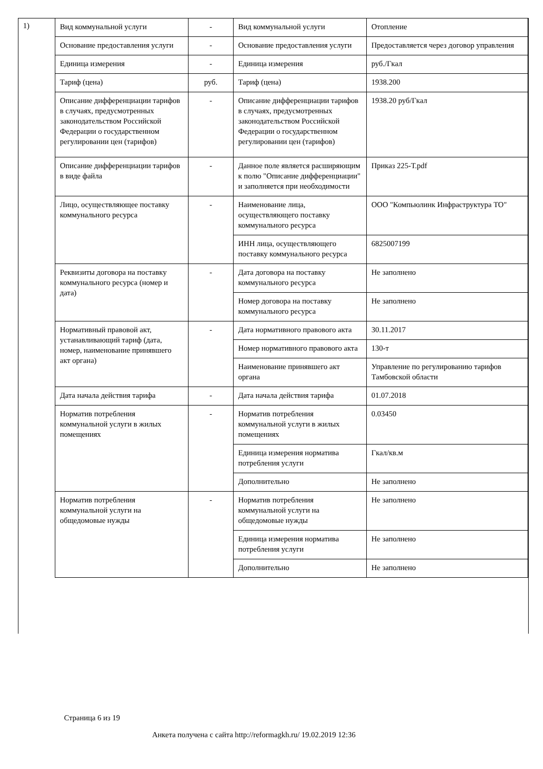1)
| Вид коммунальной услуги | - | Вид коммунальной услуги | Отопление |
| Основание предоставления услуги | - | Основание предоставления услуги | Предоставляется через договор управления |
| Единица измерения | - | Единица измерения | руб./Гкал |
| Тариф (цена) | руб. | Тариф (цена) | 1938.200 |
| Описание дифференциации тарифов в случаях, предусмотренных законодательством Российской Федерации о государственном регулировании цен (тарифов) | - | Описание дифференциации тарифов в случаях, предусмотренных законодательством Российской Федерации о государственном регулировании цен (тарифов) | 1938.20 руб/Гкал |
| Описание дифференциации тарифов в виде файла | - | Данное поле является расширяющим к полю "Описание дифференциации" и заполняется при необходимости | Приказ 225-Т.pdf |
| Лицо, осуществляющее поставку коммунального ресурса | - | Наименование лица, осуществляющего поставку коммунального ресурса | ООО "Компьюлинк Инфраструктура ТО" |
| | | ИНН лица, осуществляющего поставку коммунального ресурса | 6825007199 |
| Реквизиты договора на поставку коммунального ресурса (номер и дата) | - | Дата договора на поставку коммунального ресурса | Не заполнено |
| | | Номер договора на поставку коммунального ресурса | Не заполнено |
| Нормативный правовой акт, устанавливающий тариф (дата, номер, наименование принявшего акт органа) | - | Дата нормативного правового акта | 30.11.2017 |
| | | Номер нормативного правового акта | 130-т |
| | | Наименование принявшего акт органа | Управление по регулированию тарифов Тамбовской области |
| Дата начала действия тарифа | - | Дата начала действия тарифа | 01.07.2018 |
| Норматив потребления коммунальной услуги в жилых помещениях | - | Норматив потребления коммунальной услуги в жилых помещениях | 0.03450 |
| | | Единица измерения норматива потребления услуги | Гкал/кв.м |
| | | Дополнительно | Не заполнено |
| Норматив потребления коммунальной услуги на общедомовые нужды | - | Норматив потребления коммунальной услуги на общедомовые нужды | Не заполнено |
| | | Единица измерения норматива потребления услуги | Не заполнено |
| | | Дополнительно | Не заполнено |
Страница 6 из 19
Анкета получена с сайта http://reformagkh.ru/ 19.02.2019 12:36